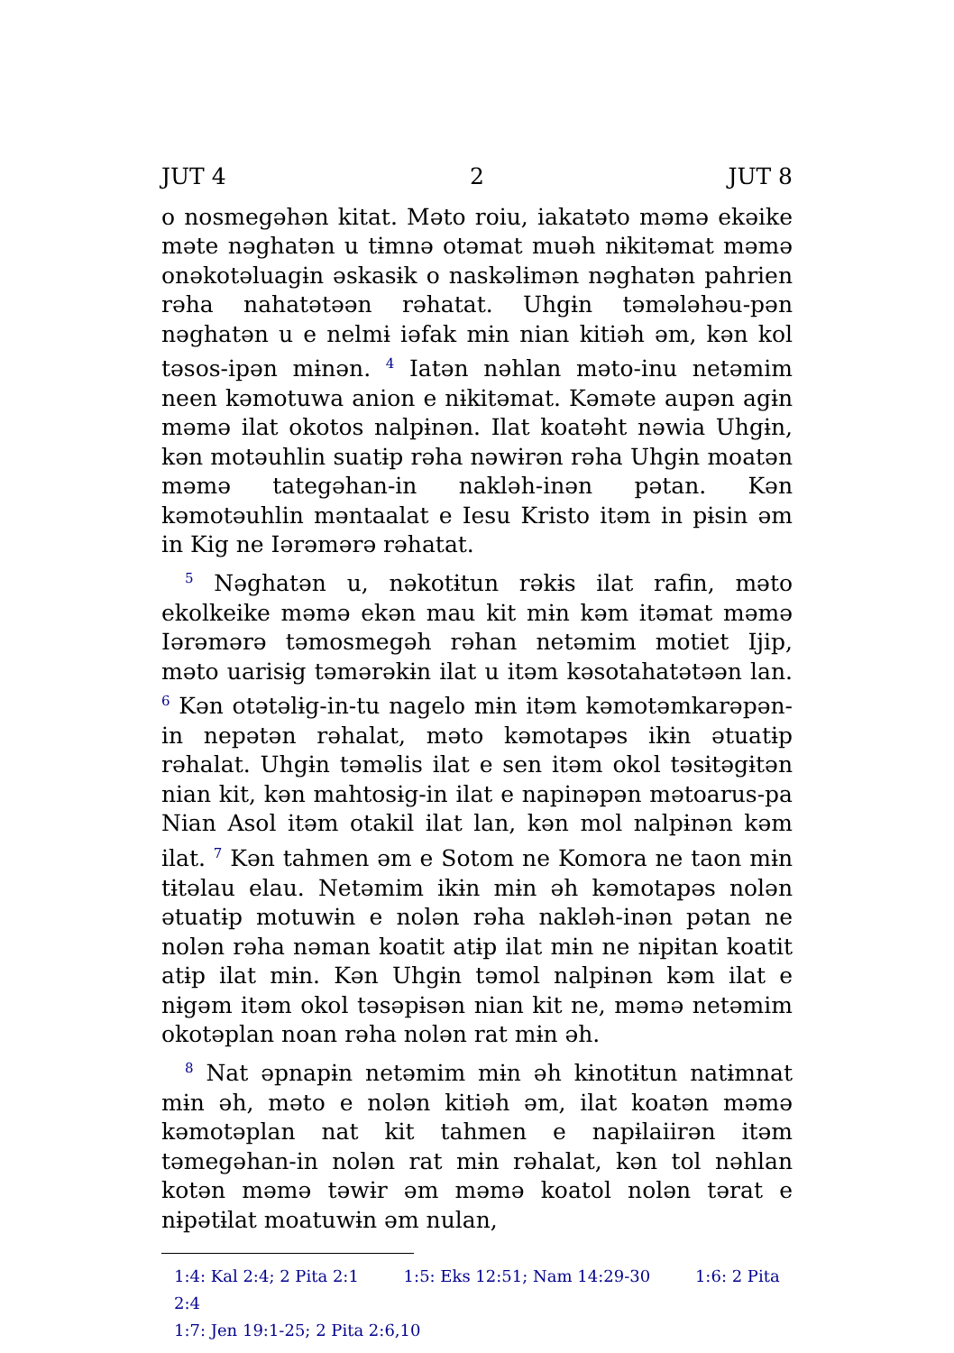JUT 4 2 JUT 8
o nosmegəhən kitat. Məto roiu, iakatəto məmə ekəike məte nəghatən u tɨmnə otəmat muəh nɨkitəmat məmə onəkotəluagɨn əskasɨk o naskəlɨmən nəghatən pahrien rəha nahatətəən rəhatat. Uhgɨn təmələhəu-pən nəghatən u e nelmɨ iəfak mɨn nian kitiəh əm, kən kol təsos-ipən mɨnən. <sup>4</sup> Iatən nəhlan məto-inu netəmim neen kəmotuwa anion e nɨkitəmat. Kəməte aupən agɨn məmə ilat okotos nalpɨnən. Ilat koatəht nəwia Uhgɨn, kən motəuhlin suatɨp rəha nəwɨrən rəha Uhgɨn moatən məmə tategəhan-in nakləh-inən pətan. Kən kəmotəuhlin məntaalat e Iesu Kristo itəm in pɨsin əm in Kig ne Iərəmərə rəhatat.
<sup>5</sup> Nəghatən u, nəkotɨtun rəkɨs ilat rafin, məto ekolkeike məmə ekən mau kit mɨn kəm itəmat məmə Iərəmərə təmosmegəh rəhan netəmim motiet Ijip, məto uarisɨg təmərəkɨn ilat u itəm kəsotahatətəən lan. <sup>6</sup> Kən otətəlɨg-in-tu nagelo mɨn itəm kəmotəmkarəpən-in nepətən rəhalat, məto kəmotapəs ikɨn ətuatɨp rəhalat. Uhgɨn təməlis ilat e sen itəm okol təsɨtəgɨtən nian kit, kən mahtosɨg-in ilat e napinəpən mətoarus-pa Nian Asol itəm otakil ilat lan, kən mol nalpɨnən kəm ilat. <sup>7</sup> Kən tahmen əm e Sotom ne Komora ne taon mɨn tɨtəlau elau. Netəmim ikɨn mɨn əh kəmotapəs nolən ətuatɨp motuwɨn e nolən rəha nakləh-inən pətan ne nolən rəha nəman koatit atɨp ilat mɨn ne nɨpɨtan koatit atɨp ilat mɨn. Kən Uhgɨn təmol nalpɨnən kəm ilat e nɨgəm itəm okol təsəpɨsən nian kit ne, məmə netəmim okotəplan noan rəha nolən rat mɨn əh.
<sup>8</sup> Nat əpnapɨn netəmim mɨn əh kɨnotɨtun natɨmnat mɨn əh, məto e nolən kitiəh əm, ilat koatən məmə kəmotəplan nat kit tahmen e napɨlaiirən itəm təmegəhan-in nolən rat mɨn rəhalat, kən tol nəhlan kotən məmə təwɨr əm məmə koatol nolən tərat e nɨpətɨlat moatuwɨn əm nulan,
1:4: Kal 2:4; 2 Pita 2:1 1:5: Eks 12:51; Nam 14:29-30 1:6: 2 Pita 2:4
1:7: Jen 19:1-25; 2 Pita 2:6,10